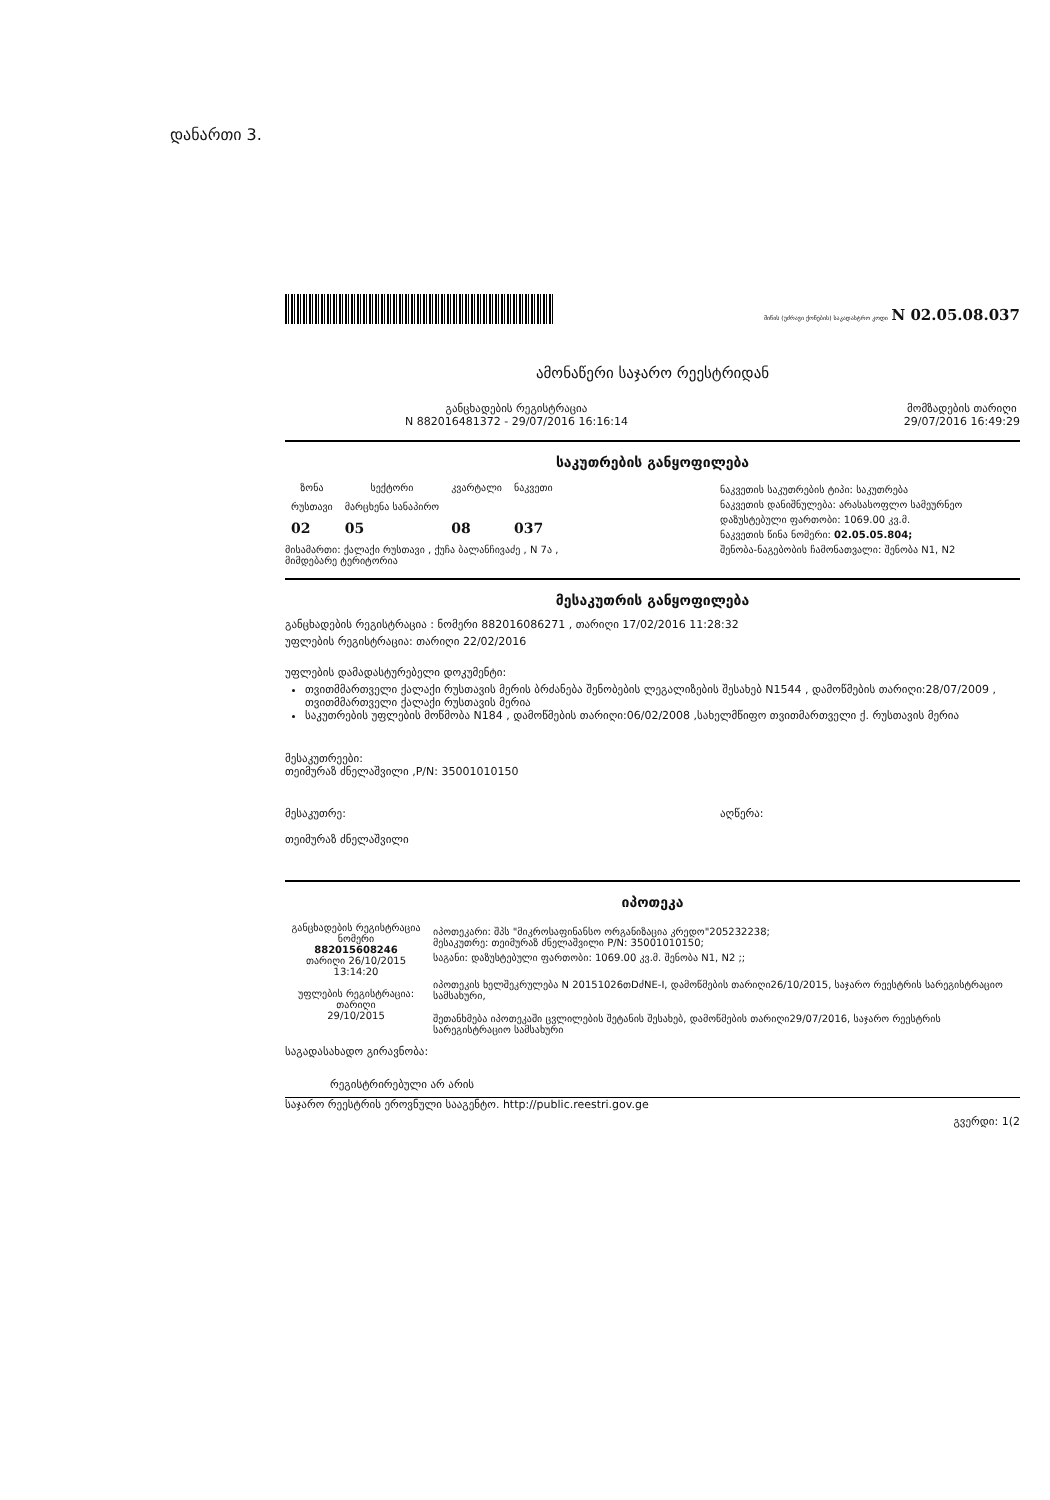დანართი 3.
მიწის (უძრავი ქონების) საკადასტრო კოდი N 02.05.08.037
ამონაწერი საჯარო რეესტრიდან
განცხადების რეგისტრაცია
N 882016481372 - 29/07/2016 16:16:14
მომზადების თარიღი
29/07/2016 16:49:29
საკუთრების განყოფილება
| ზონა | სექტორი | კვარტალი | ნაკვეთი |
| --- | --- | --- | --- |
| რუსთავი | მარცხენა სანაპირო | | |
| 02 | 05 | 08 | 037 |
ნაკვეთის საკუთრების ტიპი: საკუთრება
ნაკვეთის დანიშნულება: არასასოფლო სამეურნეო
დაზუსტებული ფართობი: 1069.00 კვ.მ.
ნაკვეთის წინა ნომერი: 02.05.05.804;
მისამართი: ქალაქი რუსთავი , ქუჩა ბალანჩივაძე , N 7ა ,
მიმდებარე ტერიტორია
შენობა-ნაგებობის ჩამონათვალი: შენობა N1, N2
მესაკუთრის განყოფილება
განცხადების რეგისტრაცია : ნომერი 882016086271 , თარიღი 17/02/2016 11:28:32
უფლების რეგისტრაცია: თარიღი 22/02/2016
უფლების დამადასტურებელი დოკუმენტი:
თვითმმართველი ქალაქი რუსთავის მერის ბრძანება შენობების ლეგალიზების შესახებ N1544 , დამოწმების თარიღი:28/07/2009 , თვითმმართველი ქალაქი რუსთავის მერია
საკუთრების უფლების მოწმობა N184 , დამოწმების თარიღი:06/02/2008 ,სახელმწიფო თვითმართველი ქ. რუსთავის მერია
მესაკუთრეები:
თეიმურაზ ძნელაშვილი ,P/N: 35001010150
მესაკუთრე:
თეიმურაზ ძნელაშვილი
აღწერა:
იპოთეკა
| განცხადების რეგისტრაცია ნომერი 882015608246 თარიღი 26/10/2015 13:14:20 უფლების რეგისტრაცია: თარიღი 29/10/2015 | იპოთეკარი: შპს "მიკროსაფინანსო ორგანიზაცია კრედო"205232238; მესაკუთრე: თეიმურაზ ძნელაშვილი P/N: 35001010150; საგანი: დაზუსტებული ფართობი: 1069.00 კვ.მ. შენობა N1, N2 ;; იპოთეკის ხელშეკრულება N 20151026თDძNE-I, დამოწმების თარიღი26/10/2015, საჯარო რეესტრის სარეგისტრაციო სამსახური, შეთანხმება იპოთეკაში ცვლილების შეტანის შესახებ, დამოწმების თარიღი29/07/2016, საჯარო რეესტრის სარეგისტრაციო სამსახური |
საგადასახადო გირავნობა:
რეგისტრირებული არ არის
საჯარო რეესტრის ეროვნული სააგენტო. http://public.reestri.gov.ge
გვერდი: 1(2